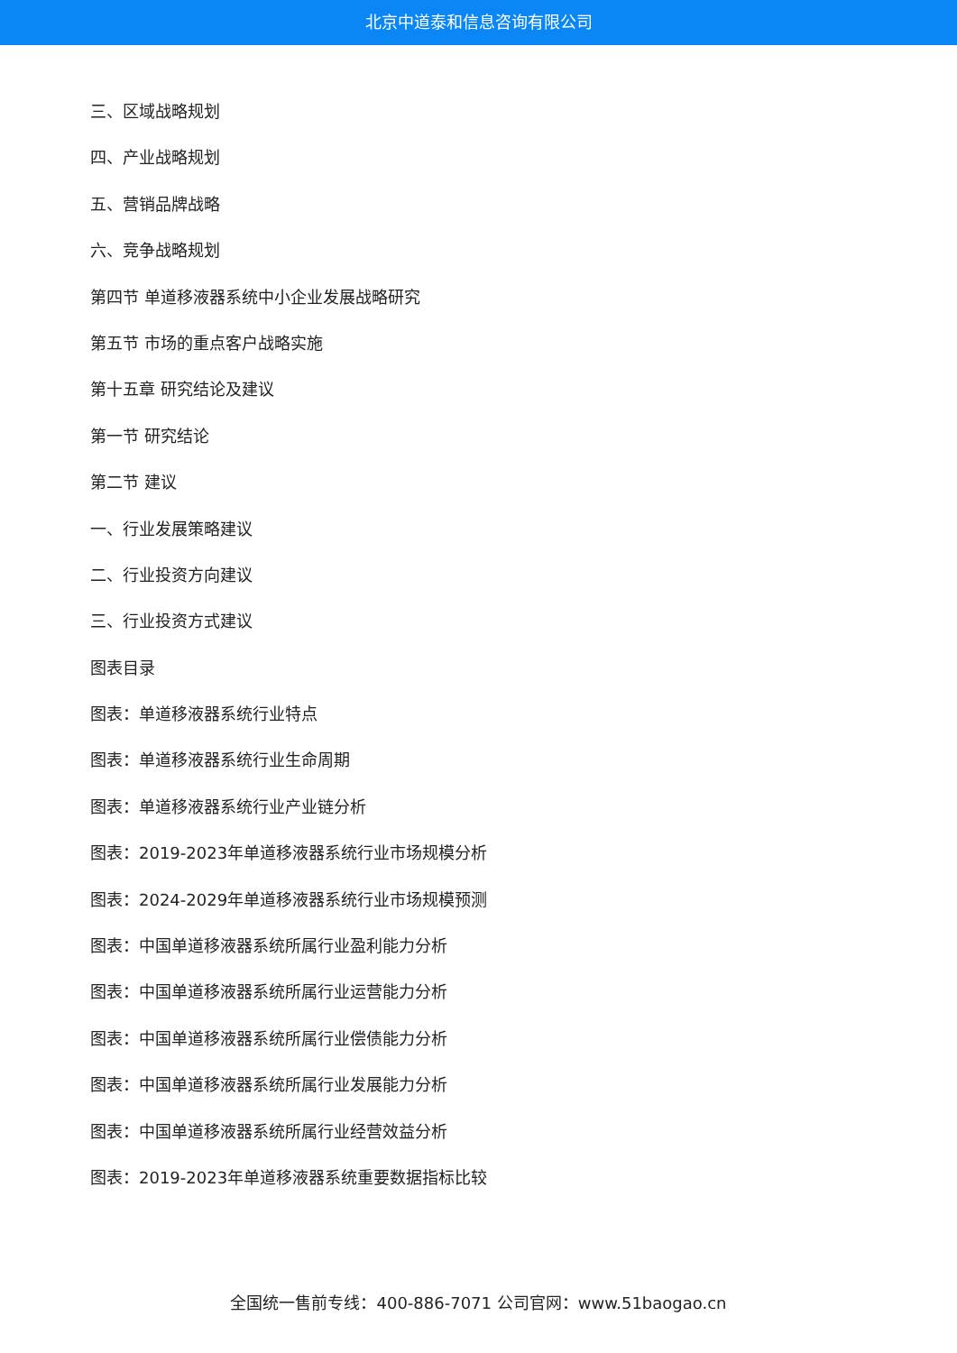北京中道泰和信息咨询有限公司
三、区域战略规划
四、产业战略规划
五、营销品牌战略
六、竞争战略规划
第四节 单道移液器系统中小企业发展战略研究
第五节 市场的重点客户战略实施
第十五章 研究结论及建议
第一节 研究结论
第二节 建议
一、行业发展策略建议
二、行业投资方向建议
三、行业投资方式建议
图表目录
图表：单道移液器系统行业特点
图表：单道移液器系统行业生命周期
图表：单道移液器系统行业产业链分析
图表：2019-2023年单道移液器系统行业市场规模分析
图表：2024-2029年单道移液器系统行业市场规模预测
图表：中国单道移液器系统所属行业盈利能力分析
图表：中国单道移液器系统所属行业运营能力分析
图表：中国单道移液器系统所属行业偿债能力分析
图表：中国单道移液器系统所属行业发展能力分析
图表：中国单道移液器系统所属行业经营效益分析
图表：2019-2023年单道移液器系统重要数据指标比较
全国统一售前专线：400-886-7071 公司官网：www.51baogao.cn